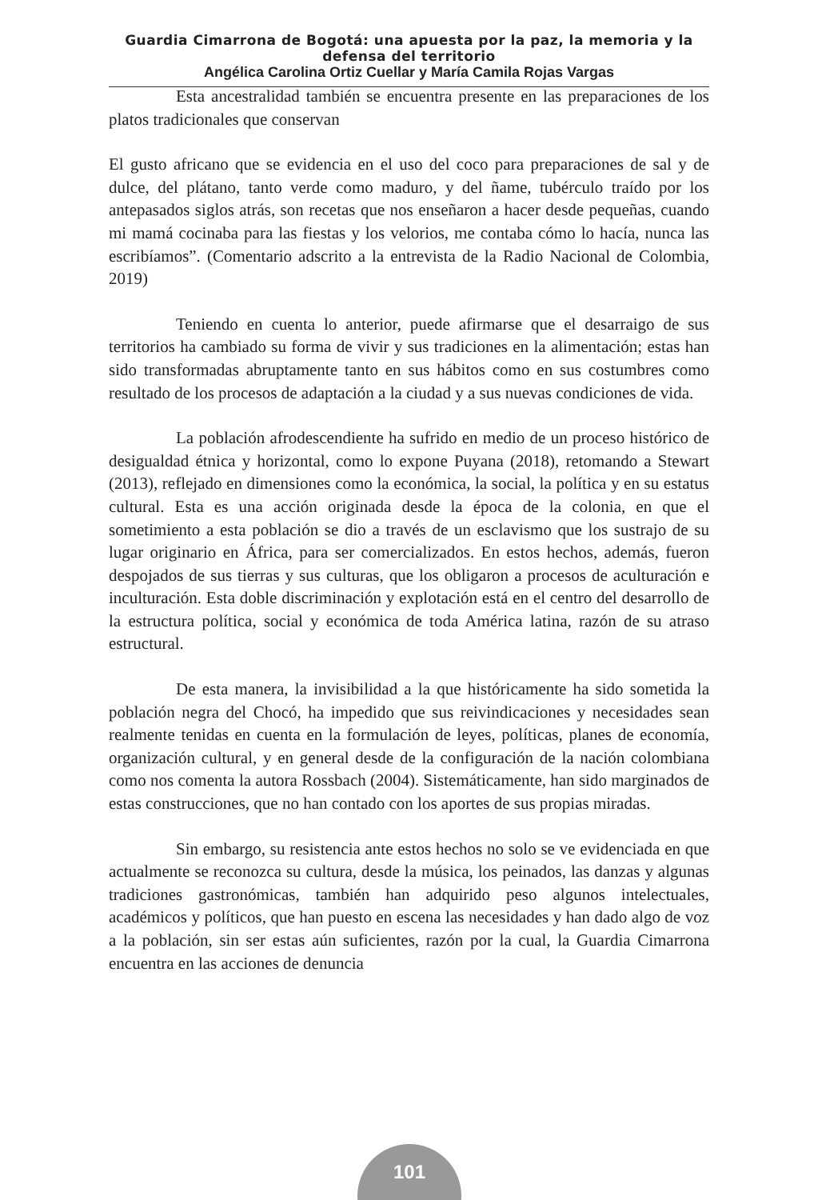Guardia Cimarrona de Bogotá: una apuesta por la paz, la memoria y la defensa del territorio
Angélica Carolina Ortiz Cuellar y María Camila Rojas Vargas
Esta ancestralidad también se encuentra presente en las preparaciones de los platos tradicionales que conservan
El gusto africano que se evidencia en el uso del coco para preparaciones de sal y de dulce, del plátano, tanto verde como maduro, y del ñame, tubérculo traído por los antepasados siglos atrás, son recetas que nos enseñaron a hacer desde pequeñas, cuando mi mamá cocinaba para las fiestas y los velorios, me contaba cómo lo hacía, nunca las escribíamos”. (Comentario adscrito a la entrevista de la Radio Nacional de Colombia, 2019)
Teniendo en cuenta lo anterior, puede afirmarse que el desarraigo de sus territorios ha cambiado su forma de vivir y sus tradiciones en la alimentación; estas han sido transformadas abruptamente tanto en sus hábitos como en sus costumbres como resultado de los procesos de adaptación a la ciudad y a sus nuevas condiciones de vida.
La población afrodescendiente ha sufrido en medio de un proceso histórico de desigualdad étnica y horizontal, como lo expone Puyana (2018), retomando a Stewart (2013), reflejado en dimensiones como la económica, la social, la política y en su estatus cultural. Esta es una acción originada desde la época de la colonia, en que el sometimiento a esta población se dio a través de un esclavismo que los sustrajo de su lugar originario en África, para ser comercializados. En estos hechos, además, fueron despojados de sus tierras y sus culturas, que los obligaron a procesos de aculturación e inculturación. Esta doble discriminación y explotación está en el centro del desarrollo de la estructura política, social y económica de toda América latina, razón de su atraso estructural.
De esta manera, la invisibilidad a la que históricamente ha sido sometida la población negra del Chocó, ha impedido que sus reivindicaciones y necesidades sean realmente tenidas en cuenta en la formulación de leyes, políticas, planes de economía, organización cultural, y en general desde de la configuración de la nación colombiana como nos comenta la autora Rossbach (2004). Sistemáticamente, han sido marginados de estas construcciones, que no han contado con los aportes de sus propias miradas.
Sin embargo, su resistencia ante estos hechos no solo se ve evidenciada en que actualmente se reconozca su cultura, desde la música, los peinados, las danzas y algunas tradiciones gastronómicas, también han adquirido peso algunos intelectuales, académicos y políticos, que han puesto en escena las necesidades y han dado algo de voz a la población, sin ser estas aún suficientes, razón por la cual, la Guardia Cimarrona encuentra en las acciones de denuncia
101